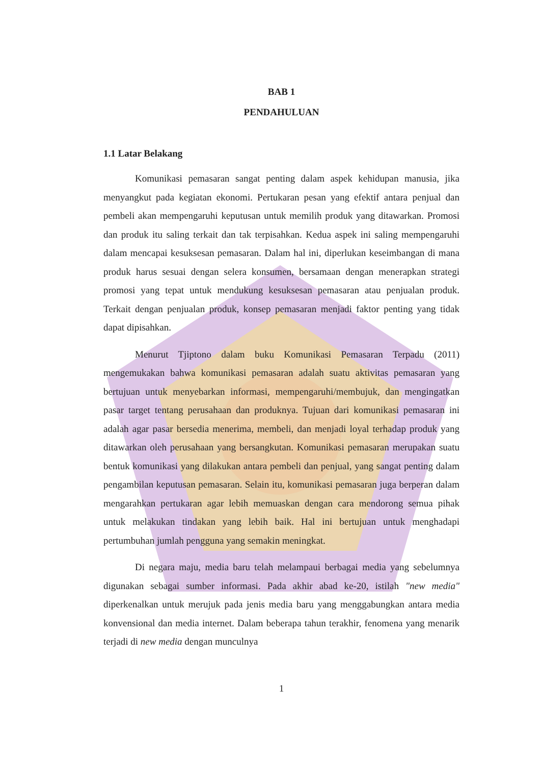BAB 1
PENDAHULUAN
1.1 Latar Belakang
Komunikasi pemasaran sangat penting dalam aspek kehidupan manusia, jika menyangkut pada kegiatan ekonomi. Pertukaran pesan yang efektif antara penjual dan pembeli akan mempengaruhi keputusan untuk memilih produk yang ditawarkan. Promosi dan produk itu saling terkait dan tak terpisahkan. Kedua aspek ini saling mempengaruhi dalam mencapai kesuksesan pemasaran. Dalam hal ini, diperlukan keseimbangan di mana produk harus sesuai dengan selera konsumen, bersamaan dengan menerapkan strategi promosi yang tepat untuk mendukung kesuksesan pemasaran atau penjualan produk. Terkait dengan penjualan produk, konsep pemasaran menjadi faktor penting yang tidak dapat dipisahkan.
Menurut Tjiptono dalam buku Komunikasi Pemasaran Terpadu (2011) mengemukakan bahwa komunikasi pemasaran adalah suatu aktivitas pemasaran yang bertujuan untuk menyebarkan informasi, mempengaruhi/membujuk, dan mengingatkan pasar target tentang perusahaan dan produknya. Tujuan dari komunikasi pemasaran ini adalah agar pasar bersedia menerima, membeli, dan menjadi loyal terhadap produk yang ditawarkan oleh perusahaan yang bersangkutan. Komunikasi pemasaran merupakan suatu bentuk komunikasi yang dilakukan antara pembeli dan penjual, yang sangat penting dalam pengambilan keputusan pemasaran. Selain itu, komunikasi pemasaran juga berperan dalam mengarahkan pertukaran agar lebih memuaskan dengan cara mendorong semua pihak untuk melakukan tindakan yang lebih baik. Hal ini bertujuan untuk menghadapi pertumbuhan jumlah pengguna yang semakin meningkat.
Di negara maju, media baru telah melampaui berbagai media yang sebelumnya digunakan sebagai sumber informasi. Pada akhir abad ke-20, istilah "new media" diperkenalkan untuk merujuk pada jenis media baru yang menggabungkan antara media konvensional dan media internet. Dalam beberapa tahun terakhir, fenomena yang menarik terjadi di new media dengan munculnya
1